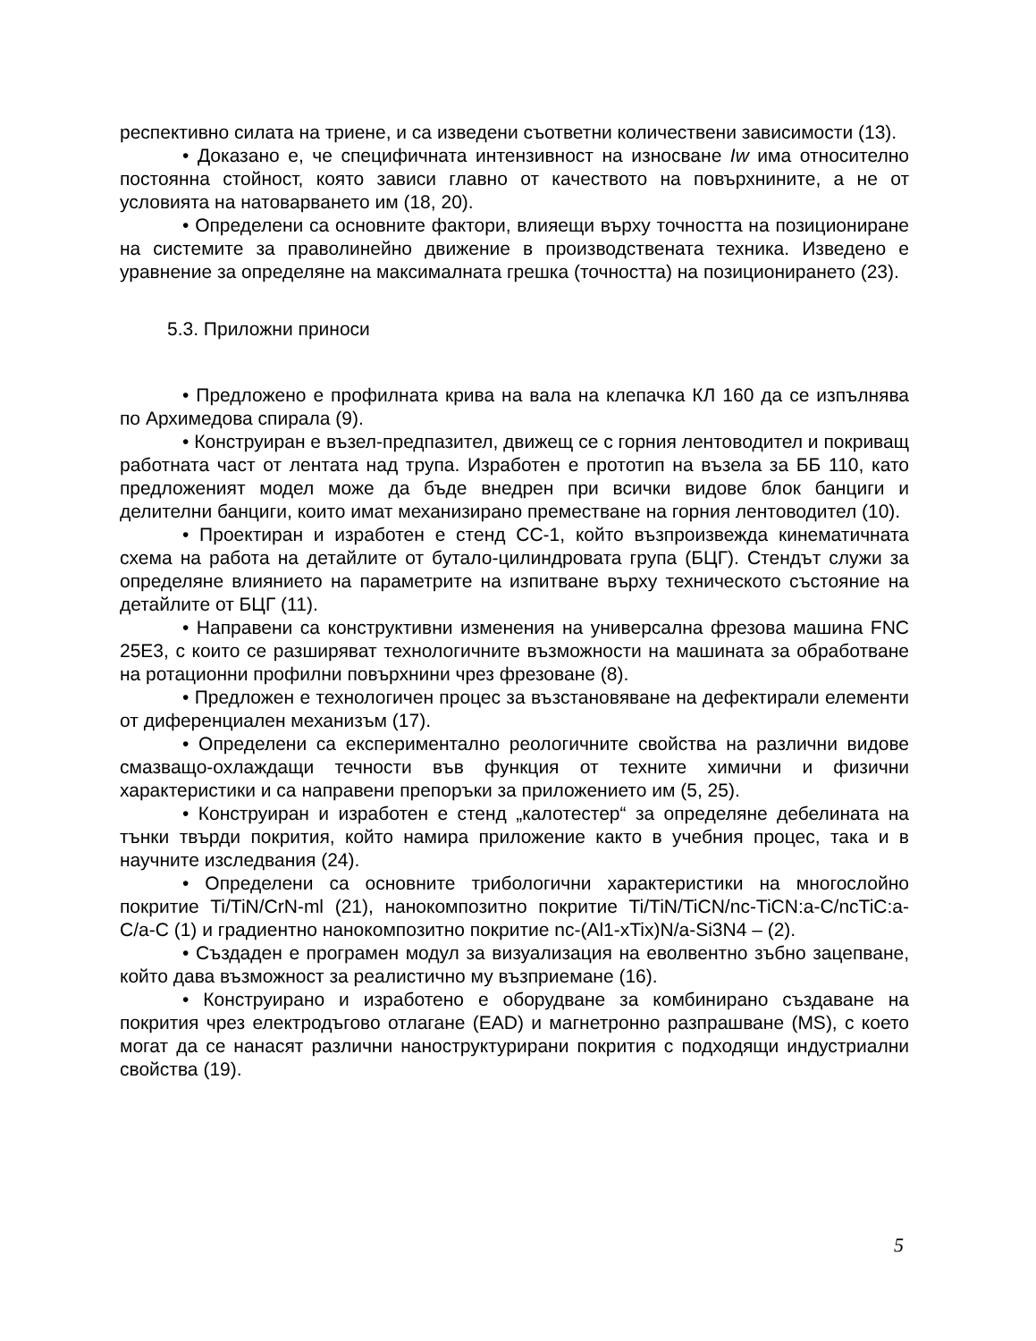респективно силата на триене, и са изведени съответни количествени зависимости (13).
• Доказано е, че специфичната интензивност на износване Iw има относително постоянна стойност, която зависи главно от качеството на повърхнините, а не от условията на натоварването им (18, 20).
• Определени са основните фактори, влияещи върху точността на позициониране на системите за праволинейно движение в производствената техника. Изведено е уравнение за определяне на максималната грешка (точността) на позиционирането (23).
5.3. Приложни приноси
• Предложено е профилната крива на вала на клепачка КЛ 160 да се изпълнява по Архимедова спирала (9).
• Конструиран е възел-предпазител, движещ се с горния лентоводител и покриващ работната част от лентата над трупа. Изработен е прототип на възела за ББ 110, като предложеният модел може да бъде внедрен при всички видове блок банциги и делителни банциги, които имат механизирано преместване на горния лентоводител (10).
• Проектиран и изработен е стенд СС-1, който възпроизвежда кинематичната схема на работа на детайлите от бутало-цилиндровата група (БЦГ). Стендът служи за определяне влиянието на параметрите на изпитване върху техническото състояние на детайлите от БЦГ (11).
• Направени са конструктивни изменения на универсална фрезова машина FNC 25E3, с които се разширяват технологичните възможности на машината за обработване на ротационни профилни повърхнини чрез фрезоване (8).
• Предложен е технологичен процес за възстановяване на дефектирали елементи от диференциален механизъм (17).
• Определени са експериментално реологичните свойства на различни видове смазващо-охлаждащи течности във функция от техните химични и физични характеристики и са направени препоръки за приложението им (5, 25).
• Конструиран и изработен е стенд „калотестер“ за определяне дебелината на тънки твърди покрития, който намира приложение както в учебния процес, така и в научните изследвания (24).
• Определени са основните трибологични характеристики на многослойно покритие Ti/TiN/CrN-ml (21), нанокомпозитно покритие Ti/TiN/TiCN/nc-TiCN:a-C/ncTiC:a-C/a-C (1) и градиентно нанокомпозитно покритие nc-(Al1-xTix)N/a-Si3N4 – (2).
• Създаден е програмен модул за визуализация на еволвентно зъбно зацепване, който дава възможност за реалистично му възприемане (16).
• Конструирано и изработено е оборудване за комбинирано създаване на покрития чрез електродъгово отлагане (EAD) и магнетронно разпрашване (MS), с което могат да се нанасят различни наноструктурирани покрития с подходящи индустриални свойства (19).
5